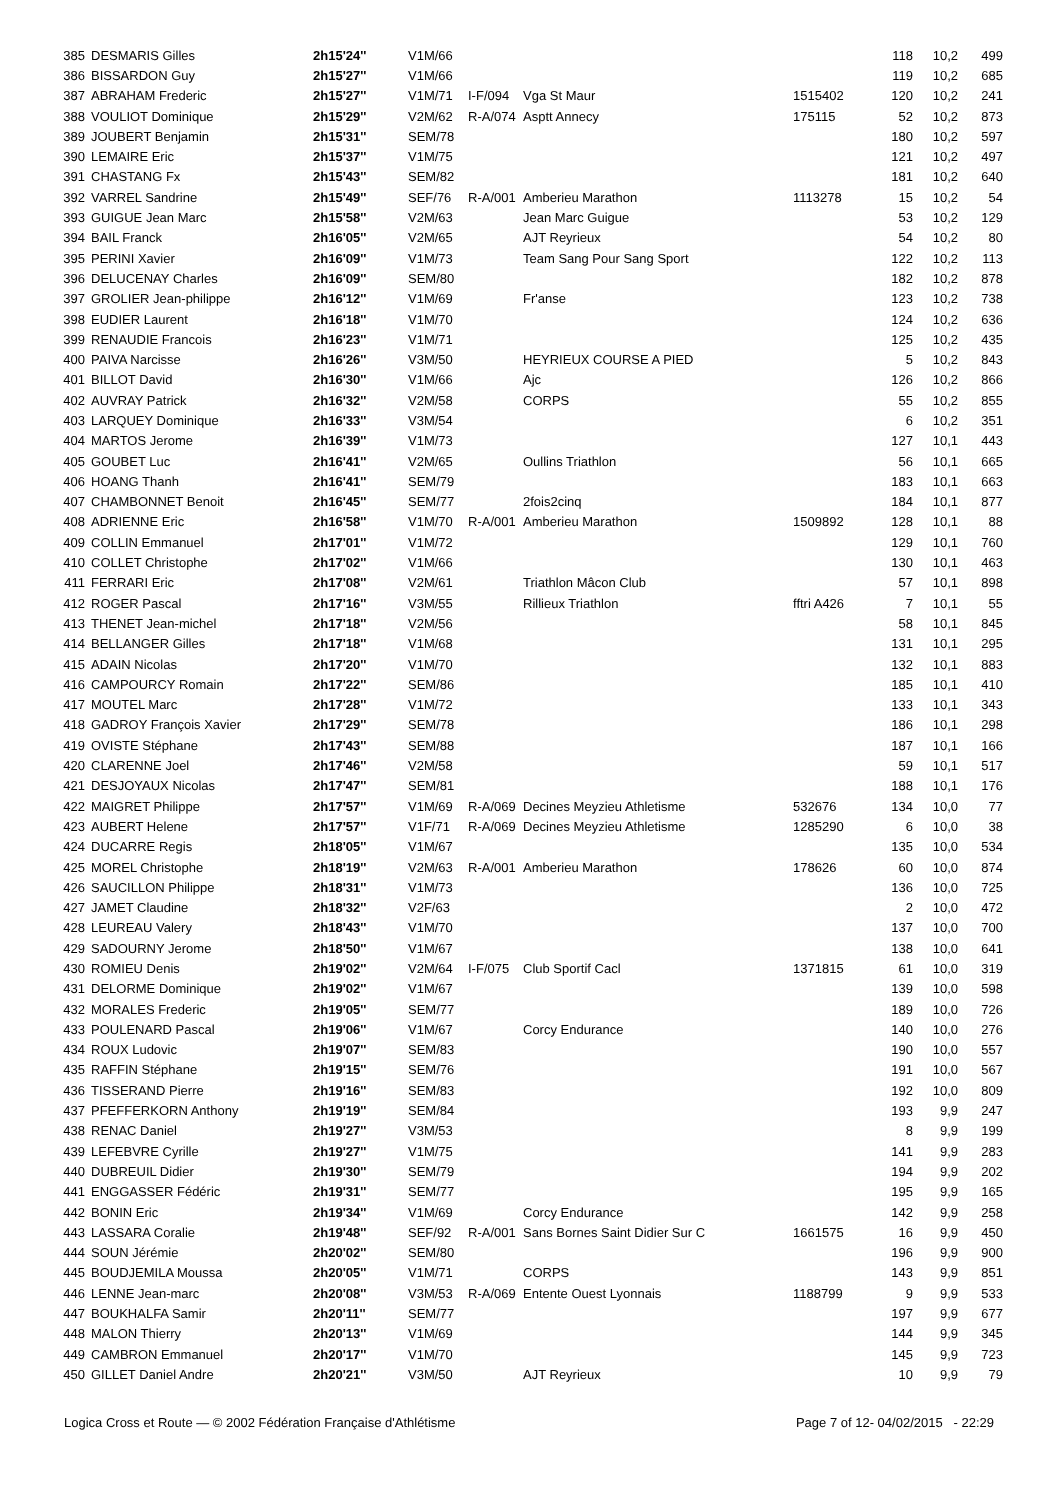| 385 | DESMARIS Gilles | 2h15'24'' | V1M/66 | | | | 118 | 10,2 | 499 |
| 386 | BISSARDON Guy | 2h15'27'' | V1M/66 | | | | 119 | 10,2 | 685 |
| 387 | ABRAHAM Frederic | 2h15'27'' | V1M/71 | I-F/094 | Vga St Maur | 1515402 | 120 | 10,2 | 241 |
| 388 | VOULIOT Dominique | 2h15'29'' | V2M/62 | R-A/074 | Asptt Annecy | 175115 | 52 | 10,2 | 873 |
| 389 | JOUBERT Benjamin | 2h15'31'' | SEM/78 | | | | 180 | 10,2 | 597 |
| 390 | LEMAIRE Eric | 2h15'37'' | V1M/75 | | | | 121 | 10,2 | 497 |
| 391 | CHASTANG Fx | 2h15'43'' | SEM/82 | | | | 181 | 10,2 | 640 |
| 392 | VARREL Sandrine | 2h15'49'' | SEF/76 | R-A/001 | Amberieu Marathon | 1113278 | 15 | 10,2 | 54 |
| 393 | GUIGUE Jean Marc | 2h15'58'' | V2M/63 | | Jean Marc Guigue | | 53 | 10,2 | 129 |
| 394 | BAIL Franck | 2h16'05'' | V2M/65 | | AJT Reyrieux | | 54 | 10,2 | 80 |
| 395 | PERINI Xavier | 2h16'09'' | V1M/73 | | Team Sang Pour Sang Sport | | 122 | 10,2 | 113 |
| 396 | DELUCENAY Charles | 2h16'09'' | SEM/80 | | | | 182 | 10,2 | 878 |
| 397 | GROLIER Jean-philippe | 2h16'12'' | V1M/69 | | Fr'anse | | 123 | 10,2 | 738 |
| 398 | EUDIER Laurent | 2h16'18'' | V1M/70 | | | | 124 | 10,2 | 636 |
| 399 | RENAUDIE Francois | 2h16'23'' | V1M/71 | | | | 125 | 10,2 | 435 |
| 400 | PAIVA Narcisse | 2h16'26'' | V3M/50 | | HEYRIEUX COURSE A PIED | | 5 | 10,2 | 843 |
| 401 | BILLOT David | 2h16'30'' | V1M/66 | | Ajc | | 126 | 10,2 | 866 |
| 402 | AUVRAY Patrick | 2h16'32'' | V2M/58 | | CORPS | | 55 | 10,2 | 855 |
| 403 | LARQUEY Dominique | 2h16'33'' | V3M/54 | | | | 6 | 10,2 | 351 |
| 404 | MARTOS Jerome | 2h16'39'' | V1M/73 | | | | 127 | 10,1 | 443 |
| 405 | GOUBET Luc | 2h16'41'' | V2M/65 | | Oullins Triathlon | | 56 | 10,1 | 665 |
| 406 | HOANG Thanh | 2h16'41'' | SEM/79 | | | | 183 | 10,1 | 663 |
| 407 | CHAMBONNET Benoit | 2h16'45'' | SEM/77 | | 2fois2cinq | | 184 | 10,1 | 877 |
| 408 | ADRIENNE Eric | 2h16'58'' | V1M/70 | R-A/001 | Amberieu Marathon | 1509892 | 128 | 10,1 | 88 |
| 409 | COLLIN Emmanuel | 2h17'01'' | V1M/72 | | | | 129 | 10,1 | 760 |
| 410 | COLLET Christophe | 2h17'02'' | V1M/66 | | | | 130 | 10,1 | 463 |
| 411 | FERRARI Eric | 2h17'08'' | V2M/61 | | Triathlon Mâcon Club | | 57 | 10,1 | 898 |
| 412 | ROGER Pascal | 2h17'16'' | V3M/55 | | Rillieux Triathlon | fftri A426 | 7 | 10,1 | 55 |
| 413 | THENET Jean-michel | 2h17'18'' | V2M/56 | | | | 58 | 10,1 | 845 |
| 414 | BELLANGER Gilles | 2h17'18'' | V1M/68 | | | | 131 | 10,1 | 295 |
| 415 | ADAIN Nicolas | 2h17'20'' | V1M/70 | | | | 132 | 10,1 | 883 |
| 416 | CAMPOURCY Romain | 2h17'22'' | SEM/86 | | | | 185 | 10,1 | 410 |
| 417 | MOUTEL Marc | 2h17'28'' | V1M/72 | | | | 133 | 10,1 | 343 |
| 418 | GADROY François Xavier | 2h17'29'' | SEM/78 | | | | 186 | 10,1 | 298 |
| 419 | OVISTE Stéphane | 2h17'43'' | SEM/88 | | | | 187 | 10,1 | 166 |
| 420 | CLARENNE Joel | 2h17'46'' | V2M/58 | | | | 59 | 10,1 | 517 |
| 421 | DESJOYAUX Nicolas | 2h17'47'' | SEM/81 | | | | 188 | 10,1 | 176 |
| 422 | MAIGRET Philippe | 2h17'57'' | V1M/69 | R-A/069 | Decines Meyzieu Athletisme | 532676 | 134 | 10,0 | 77 |
| 423 | AUBERT Helene | 2h17'57'' | V1F/71 | R-A/069 | Decines Meyzieu Athletisme | 1285290 | 6 | 10,0 | 38 |
| 424 | DUCARRE Regis | 2h18'05'' | V1M/67 | | | | 135 | 10,0 | 534 |
| 425 | MOREL Christophe | 2h18'19'' | V2M/63 | R-A/001 | Amberieu Marathon | 178626 | 60 | 10,0 | 874 |
| 426 | SAUCILLON Philippe | 2h18'31'' | V1M/73 | | | | 136 | 10,0 | 725 |
| 427 | JAMET Claudine | 2h18'32'' | V2F/63 | | | | 2 | 10,0 | 472 |
| 428 | LEUREAU Valery | 2h18'43'' | V1M/70 | | | | 137 | 10,0 | 700 |
| 429 | SADOURNY Jerome | 2h18'50'' | V1M/67 | | | | 138 | 10,0 | 641 |
| 430 | ROMIEU Denis | 2h19'02'' | V2M/64 | I-F/075 | Club Sportif Cacl | 1371815 | 61 | 10,0 | 319 |
| 431 | DELORME Dominique | 2h19'02'' | V1M/67 | | | | 139 | 10,0 | 598 |
| 432 | MORALES Frederic | 2h19'05'' | SEM/77 | | | | 189 | 10,0 | 726 |
| 433 | POULENARD Pascal | 2h19'06'' | V1M/67 | | Corcy Endurance | | 140 | 10,0 | 276 |
| 434 | ROUX Ludovic | 2h19'07'' | SEM/83 | | | | 190 | 10,0 | 557 |
| 435 | RAFFIN Stéphane | 2h19'15'' | SEM/76 | | | | 191 | 10,0 | 567 |
| 436 | TISSERAND Pierre | 2h19'16'' | SEM/83 | | | | 192 | 10,0 | 809 |
| 437 | PFEFFERKORN Anthony | 2h19'19'' | SEM/84 | | | | 193 | 9,9 | 247 |
| 438 | RENAC Daniel | 2h19'27'' | V3M/53 | | | | 8 | 9,9 | 199 |
| 439 | LEFEBVRE Cyrille | 2h19'27'' | V1M/75 | | | | 141 | 9,9 | 283 |
| 440 | DUBREUIL Didier | 2h19'30'' | SEM/79 | | | | 194 | 9,9 | 202 |
| 441 | ENGGASSER Fédéric | 2h19'31'' | SEM/77 | | | | 195 | 9,9 | 165 |
| 442 | BONIN Eric | 2h19'34'' | V1M/69 | | Corcy Endurance | | 142 | 9,9 | 258 |
| 443 | LASSARA Coralie | 2h19'48'' | SEF/92 | R-A/001 | Sans Bornes Saint Didier Sur C | 1661575 | 16 | 9,9 | 450 |
| 444 | SOUN Jérémie | 2h20'02'' | SEM/80 | | | | 196 | 9,9 | 900 |
| 445 | BOUDJEMILA Moussa | 2h20'05'' | V1M/71 | | CORPS | | 143 | 9,9 | 851 |
| 446 | LENNE Jean-marc | 2h20'08'' | V3M/53 | R-A/069 | Entente Ouest Lyonnais | 1188799 | 9 | 9,9 | 533 |
| 447 | BOUKHALFA Samir | 2h20'11'' | SEM/77 | | | | 197 | 9,9 | 677 |
| 448 | MALON Thierry | 2h20'13'' | V1M/69 | | | | 144 | 9,9 | 345 |
| 449 | CAMBRON Emmanuel | 2h20'17'' | V1M/70 | | | | 145 | 9,9 | 723 |
| 450 | GILLET Daniel Andre | 2h20'21'' | V3M/50 | | AJT Reyrieux | | 10 | 9,9 | 79 |
Logica Cross et Route — © 2002 Fédération Française d'Athlétisme Page 7 of 12- 04/02/2015 - 22:29